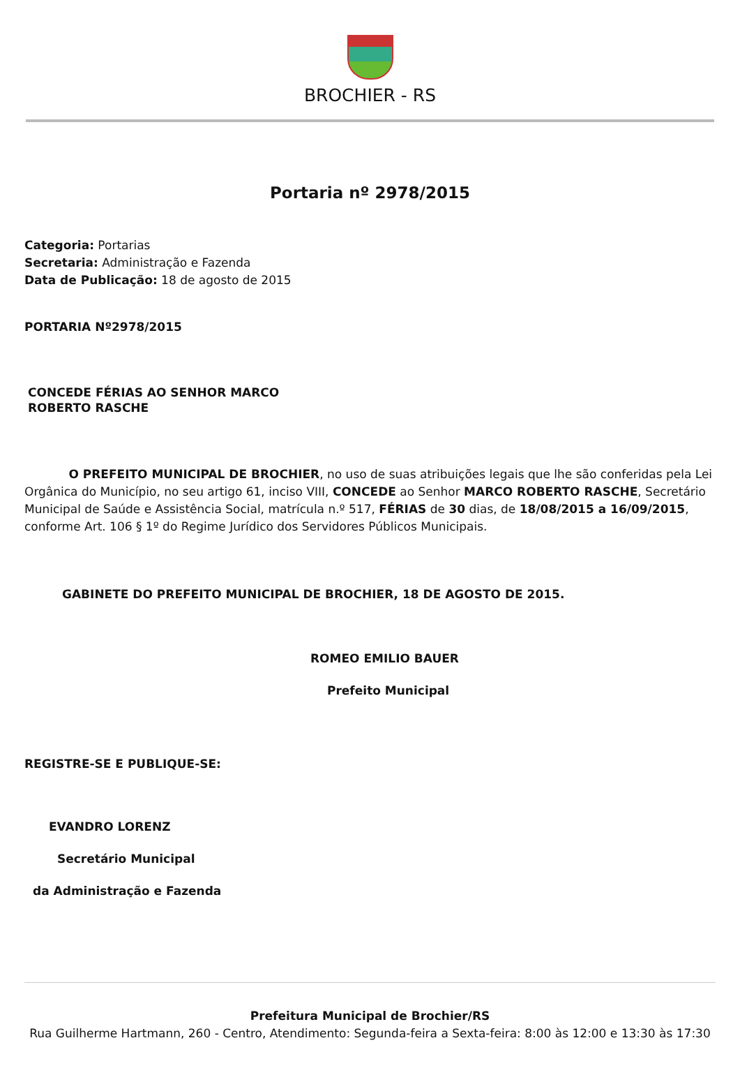BROCHIER - RS
Portaria nº 2978/2015
Categoria: Portarias
Secretaria: Administração e Fazenda
Data de Publicação: 18 de agosto de 2015
PORTARIA Nº2978/2015
CONCEDE FÉRIAS AO SENHOR MARCO
ROBERTO RASCHE
O PREFEITO MUNICIPAL DE BROCHIER, no uso de suas atribuições legais que lhe são conferidas pela Lei Orgânica do Município, no seu artigo 61, inciso VIII, CONCEDE ao Senhor MARCO ROBERTO RASCHE, Secretário Municipal de Saúde e Assistência Social, matrícula n.º 517, FÉRIAS de 30 dias, de 18/08/2015 a 16/09/2015, conforme Art. 106 § 1º do Regime Jurídico dos Servidores Públicos Municipais.
GABINETE DO PREFEITO MUNICIPAL DE BROCHIER, 18 DE AGOSTO DE 2015.
ROMEO EMILIO BAUER
Prefeito Municipal
REGISTRE-SE E PUBLIQUE-SE:
EVANDRO LORENZ
Secretário Municipal
da Administração e Fazenda
Prefeitura Municipal de Brochier/RS
Rua Guilherme Hartmann, 260 - Centro, Atendimento: Segunda-feira a Sexta-feira: 8:00 às 12:00 e 13:30 às 17:30